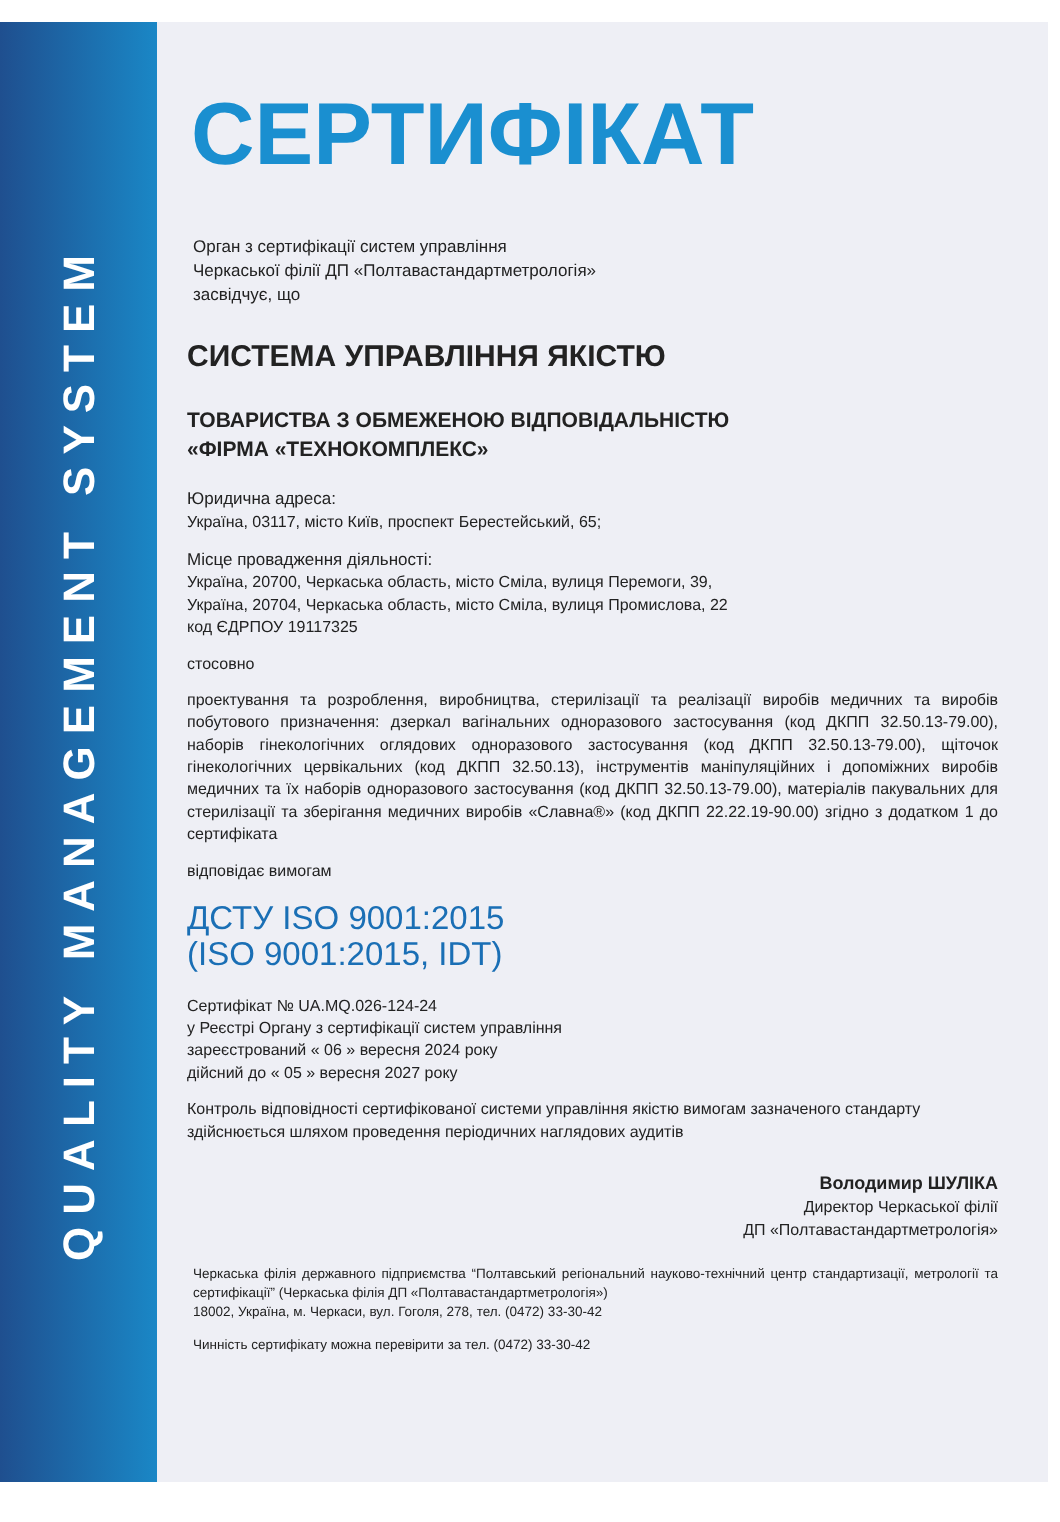QUALITY MANAGEMENT SYSTEM
СЕРТИФІКАТ
Орган з сертифікації систем управління
Черкаської філії ДП «Полтавастандартметрологія»
засвідчує, що
СИСТЕМА УПРАВЛІННЯ ЯКІСТЮ
ТОВАРИСТВА З ОБМЕЖЕНОЮ ВІДПОВІДАЛЬНІСТЮ
«ФІРМА «ТЕХНОКОМПЛЕКС»
Юридична адреса:
Україна, 03117, місто Київ, проспект Берестейський, 65;
Місце провадження діяльності:
Україна, 20700, Черкаська область, місто Сміла, вулиця Перемоги, 39,
Україна, 20704, Черкаська область, місто Сміла, вулиця Промислова, 22
код ЄДРПОУ 19117325
стосовно
проектування та розроблення, виробництва, стерилізації та реалізації виробів медичних та виробів побутового призначення: дзеркал вагінальних одноразового застосування (код ДКПП 32.50.13-79.00), наборів гінекологічних оглядових одноразового застосування (код ДКПП 32.50.13-79.00), щіточок гінекологічних цервікальних (код ДКПП 32.50.13), інструментів маніпуляційних і допоміжних виробів медичних та їх наборів одноразового застосування (код ДКПП 32.50.13-79.00), матеріалів пакувальних для стерилізації та зберігання медичних виробів «Славна®» (код ДКПП 22.22.19-90.00) згідно з додатком 1 до сертифіката
відповідає вимогам
ДСТУ ISO 9001:2015
(ISO 9001:2015, IDT)
Сертифікат № UA.MQ.026-124-24
у Реєстрі Органу з сертифікації систем управління
зареєстрований « 06 » вересня 2024 року
дійсний до « 05 » вересня 2027 року
Контроль відповідності сертифікованої системи управління якістю вимогам зазначеного стандарту здійснюється шляхом проведення періодичних наглядових аудитів
Володимир ШУЛІКА
Директор Черкаської філії
ДП «Полтавастандартметрологія»
Черкаська філія державного підприємства “Полтавський регіональний науково-технічний центр стандартизації, метрології та сертифікації” (Черкаська філія ДП «Полтавастандартметрологія»)
18002, Україна, м. Черкаси, вул. Гоголя, 278, тел. (0472) 33-30-42
Чинність сертифікату можна перевірити за тел. (0472) 33-30-42